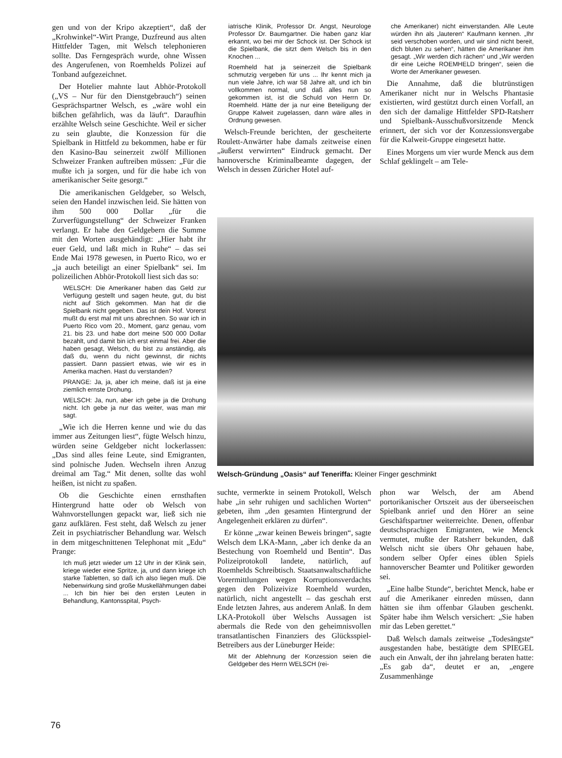gen und von der Kripo akzeptiert“, daß der „Krohwinkel“-Wirt Prange, Duzfreund aus alten Hittfelder Tagen, mit Welsch telephonieren sollte. Das Ferngespräch wurde, ohne Wissen des Angerufenen, von Roemhelds Polizei auf Tonband aufgezeichnet.
Der Hotelier mahnte laut Abhör-Protokoll („VS – Nur für den Dienstgebrauch“) seinen Gesprächspartner Welsch, es „wäre wohl ein bißchen gefährlich, was da läuft“. Daraufhin erzählte Welsch seine Geschichte. Weil er sicher zu sein glaubte, die Konzession für die Spielbank in Hittfeld zu bekommen, habe er für den Kasino-Bau seinerzeit zwölf Millionen Schweizer Franken auftreiben müssen: „Für die mußte ich ja sorgen, und für die habe ich von amerikanischer Seite gesorgt.“
Die amerikanischen Geldgeber, so Welsch, seien den Handel inzwischen leid. Sie hätten von ihm 500 000 Dollar „für die Zurverfügungstellung“ der Schweizer Franken verlangt. Er habe den Geldgebern die Summe mit den Worten ausgehändigt: „Hier habt ihr euer Geld, und laßt mich in Ruhe“ – das sei Ende Mai 1978 gewesen, in Puerto Rico, wo er „ja auch beteiligt an einer Spielbank“ sei. Im polizeilichen Abhör-Protokoll liest sich das so:
WELSCH: Die Amerikaner haben das Geld zur Verfügung gestellt und sagen heute, gut, du bist nicht auf Stich gekommen. Man hat dir die Spielbank nicht gegeben. Das ist dein Hof. Vorerst mußt du erst mal mit uns abrechnen. So war ich in Puerto Rico vom 20., Moment, ganz genau, vom 21. bis 23. und habe dort meine 500 000 Dollar bezahlt, und damit bin ich erst einmal frei. Aber die haben gesagt, Welsch, du bist zu anständig, als daß du, wenn du nicht gewinnst, dir nichts passiert. Dann passiert etwas, wie wir es in Amerika machen. Hast du verstanden?
PRANGE: Ja, ja, aber ich meine, daß ist ja eine ziemlich ernste Drohung.
WELSCH: Ja, nun, aber ich gebe ja die Drohung nicht. Ich gebe ja nur das weiter, was man mir sagt.
„Wie ich die Herren kenne und wie du das immer aus Zeitungen liest“, fügte Welsch hinzu, würden seine Geldgeber nicht lockerlassen: „Das sind alles feine Leute, sind Emigranten, sind polnische Juden. Wechseln ihren Anzug dreimal am Tag.“ Mit denen, sollte das wohl heißen, ist nicht zu spaßen.
Ob die Geschichte einen ernsthaften Hintergrund hatte oder ob Welsch von Wahnvorstellungen gepackt war, ließ sich nie ganz aufklären. Fest steht, daß Welsch zu jener Zeit in psychiatrischer Behandlung war. Welsch in dem mitgeschnittenen Telephonat mit „Edu“ Prange:
Ich muß jetzt wieder um 12 Uhr in der Klinik sein, kriege wieder eine Spritze, ja, und dann kriege ich starke Tabletten, so daß ich also liegen muß. Die Nebenwirkung sind große Muskellähmungen dabei ... Ich bin hier bei den ersten Leuten in Behandlung, Kantonsspital, Psych-
iatrische Klinik, Professor Dr. Angst, Neurologe Professor Dr. Baumgartner. Die haben ganz klar erkannt, wo bei mir der Schock ist. Der Schock ist die Spielbank, die sitzt dem Welsch bis in den Knochen ...
Roemheld hat ja seinerzeit die Spielbank schmutzig vergeben für uns ... Ihr kennt mich ja nun viele Jahre, ich war 58 Jahre alt, und ich bin vollkommen normal, und daß alles nun so gekommen ist, ist die Schuld von Herrn Dr. Roemheld. Hätte der ja nur eine Beteiligung der Gruppe Kalweit zugelassen, dann wäre alles in Ordnung gewesen.
Welsch-Freunde berichten, der gescheiterte Roulett-Anwärter habe damals zeitweise einen „äußerst verwirrten“ Eindruck gemacht. Der hannoversche Kriminalbeamte dagegen, der Welsch in dessen Züricher Hotel auf-
che Amerikaner) nicht einverstanden. Alle Leute würden ihn als „lauteren“ Kaufmann kennen. „Ihr seid verschoben worden, und wir sind nicht bereit, dich bluten zu sehen“, hätten die Amerikaner ihm gesagt. „Wir werden dich rächen“ und „Wir werden dir eine Leiche ROEMHELD bringen“, seien die Worte der Amerikaner gewesen.
Die Annahme, daß die blutrünstigen Amerikaner nicht nur in Welschs Phantasie existierten, wird gestützt durch einen Vorfall, an den sich der damalige Hittfelder SPD-Ratsherr und Spielbank-Ausschußvorsitzende Menck erinnert, der sich vor der Konzessionsvergabe für die Kalweit-Gruppe eingesetzt hatte.
Eines Morgens um vier wurde Menck aus dem Schlaf geklingelt – am Tele-
Welsch-Gründung „Oasis“ auf Teneriffa: Kleiner Finger geschminkt
suchte, vermerkte in seinem Protokoll, Welsch habe „in sehr ruhigen und sachlichen Worten“ gebeten, ihm „den gesamten Hintergrund der Angelegenheit erklären zu dürfen“.
Er könne „zwar keinen Beweis bringen“, sagte Welsch dem LKA-Mann, „aber ich denke da an Bestechung von Roemheld und Bentin“. Das Polizeiprotokoll landete, natürlich, auf Roemhelds Schreibtisch. Staatsanwaltschaftliche Vorermittlungen wegen Korruptionsverdachts gegen den Polizeivize Roemheld wurden, natürlich, nicht angestellt – das geschah erst Ende letzten Jahres, aus anderem Anlaß. In dem LKA-Protokoll über Welschs Aussagen ist abermals die Rede von den geheimnisvollen transatlantischen Finanziers des Glücksspiel-Betreibers aus der Lüneburger Heide:
Mit der Ablehnung der Konzession seien die Geldgeber des Herrn WELSCH (rei-
phon war Welsch, der am Abend portorikanischer Ortszeit aus der überseeischen Spielbank anrief und den Hörer an seine Geschäftspartner weiterreichte. Denen, offenbar deutschsprachigen Emigranten, wie Menck vermutet, mußte der Ratsherr bekunden, daß Welsch nicht sie übers Ohr gehauen habe, sondern selber Opfer eines üblen Spiels hannoverscher Beamter und Politiker geworden sei.
„Eine halbe Stunde“, berichtet Menck, habe er auf die Amerikaner einreden müssen, dann hätten sie ihm offenbar Glauben geschenkt. Später habe ihm Welsch versichert: „Sie haben mir das Leben gerettet.“
Daß Welsch damals zeitweise „Todesängste“ ausgestanden habe, bestätigte dem SPIEGEL auch ein Anwalt, der ihn jahrelang beraten hatte: „Es gab da“, deutet er an, „engere Zusammenhänge
76